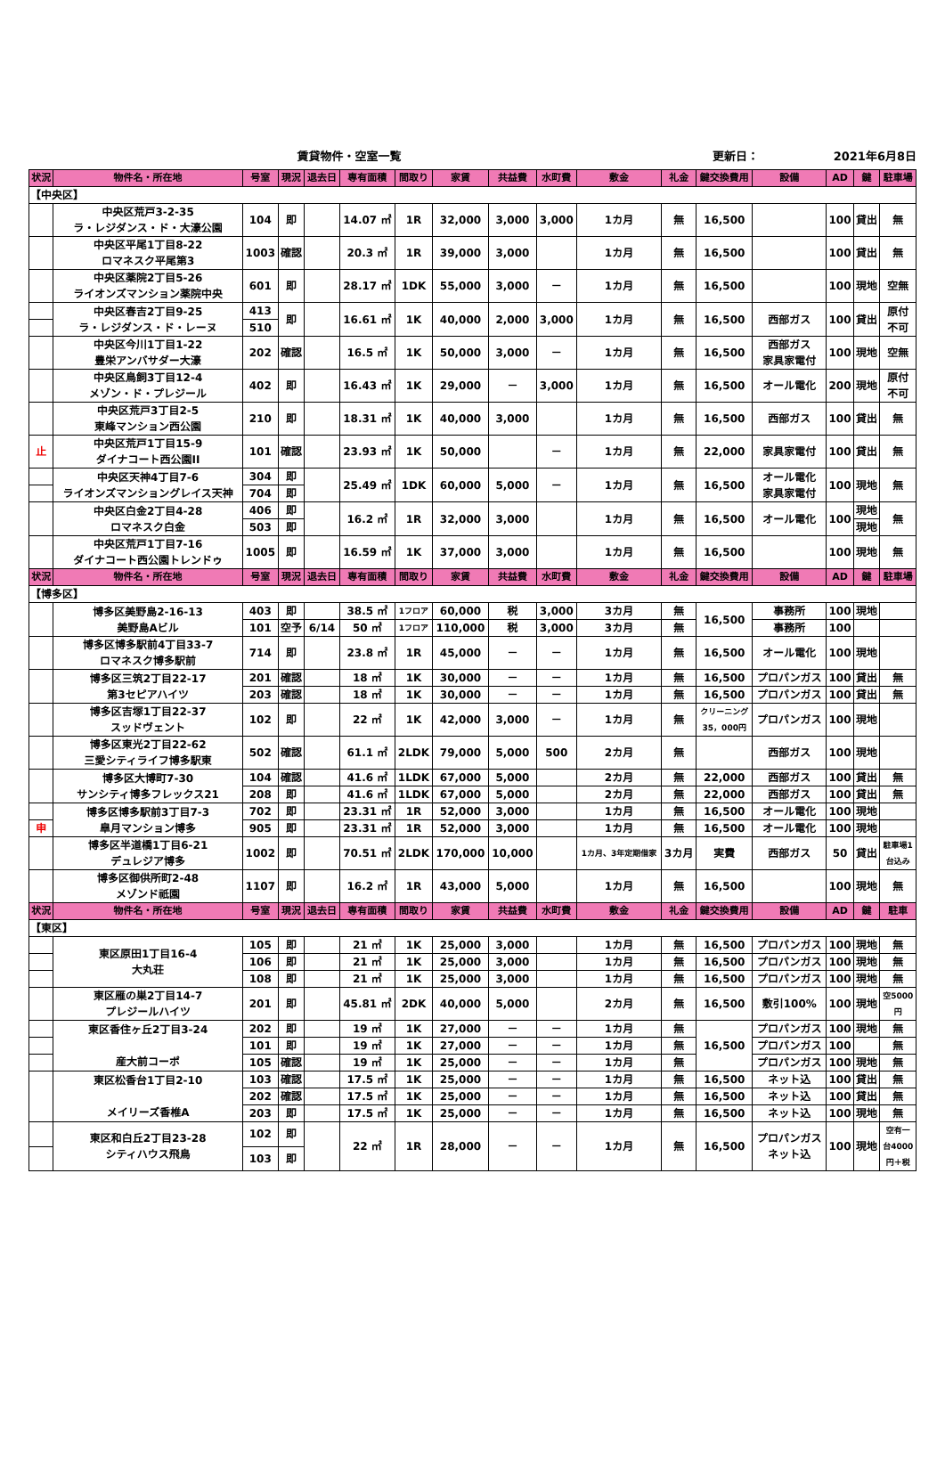賃貸物件・空室一覧 更新日： 2021年6月8日
| 状況 | 物件名・所在地 | 号室 | 現況 | 退去日 | 専有面積 | 間取り | 家賃 | 共益費 | 水町費 | 敷金 | 礼金 | 鍵交換費用 | 設備 | AD | 鍵 | 駐車場 |
| --- | --- | --- | --- | --- | --- | --- | --- | --- | --- | --- | --- | --- | --- | --- | --- | --- |
| 【中央区】 | | | | | | | | | | | | | | | | |
| | 中央区荒戸3-2-35 ラ・レジダンス・ド・大濠公園 | 104 | 即 | | 14.07 ㎡ | 1R | 32,000 | 3,000 | 3,000 | 1カ月 | 無 | 16,500 | | 100 | 貸出 | 無 |
| | 中央区平尾1丁目8-22 ロマネスク平尾第3 | 1003 | 確認 | | 20.3 ㎡ | 1R | 39,000 | 3,000 | | 1カ月 | 無 | 16,500 | | 100 | 貸出 | 無 |
| | 中央区薬院2丁目5-26 ライオンズマンション薬院中央 | 601 | 即 | | 28.17 ㎡ | 1DK | 55,000 | 3,000 | － | 1カ月 | 無 | 16,500 | | 100 | 現地 | 空無 |
| | 中央区春吉2丁目9-25 ラ・レジダンス・ド・レーヌ | 413 | 即 | | 16.61 ㎡ | 1K | 40,000 | 2,000 | 3,000 | 1カ月 | 無 | 16,500 | 西部ガス | 100 | 貸出 | 原付 不可 |
| | | 510 | | | | | | | | | | | | | | |
| | 中央区今川1丁目1-22 豊栄アンバサダー大濠 | 202 | 確認 | | 16.5 ㎡ | 1K | 50,000 | 3,000 | － | 1カ月 | 無 | 16,500 | 西部ガス 家具家電付 | 100 | 現地 | 空無 |
| | 中央区鳥飼3丁目12-4 メゾン・ド・プレジール | 402 | 即 | | 16.43 ㎡ | 1K | 29,000 | － | 3,000 | 1カ月 | 無 | 16,500 | オール電化 | 200 | 現地 | 原付 不可 |
| | 中央区荒戸3丁目2-5 東峰マンション西公園 | 210 | 即 | | 18.31 ㎡ | 1K | 40,000 | 3,000 | | 1カ月 | 無 | 16,500 | 西部ガス | 100 | 貸出 | 無 |
| 止 | 中央区荒戸1丁目15-9 ダイナコート西公園II | 101 | 確認 | | 23.93 ㎡ | 1K | 50,000 | | － | 1カ月 | 無 | 22,000 | 家具家電付 | 100 | 貸出 | 無 |
| | 中央区天神4丁目7-6 ライオンズマンショングレイス天神 | 304 | 即 | | 25.49 ㎡ | 1DK | 60,000 | 5,000 | － | 1カ月 | 無 | 16,500 | オール電化 家具家電付 | 100 | 現地 | 無 |
| | | 704 | 即 | | | | | | | | | | | | | |
| | 中央区白金2丁目4-28 ロマネスク白金 | 406 | 即 | | 16.2 ㎡ | 1R | 32,000 | 3,000 | | 1カ月 | 無 | 16,500 | オール電化 | 100 | 現地 | 無 |
| | | 503 | 即 | | | | | | | | | | | | 現地 | |
| | 中央区荒戸1丁目7-16 ダイナコート西公園トレンドゥ | 1005 | 即 | | 16.59 ㎡ | 1K | 37,000 | 3,000 | | 1カ月 | 無 | 16,500 | | 100 | 現地 | 無 |
| 状況 | 物件名・所在地 | 号室 | 現況 | 退去日 | 専有面積 | 間取り | 家賃 | 共益費 | 水町費 | 敷金 | 礼金 | 鍵交換費用 | 設備 | AD | 鍵 | 駐車場 |
| 【博多区】 | | | | | | | | | | | | | | | | |
| | 博多区美野島2-16-13 美野島Aビル | 403 | 即 | | 38.5 ㎡ | 1フロア | 60,000 | 税 | 3,000 | 3カ月 | 無 | 16,500 | 事務所 | 100 | 現地 | |
| | | 101 | 空予 | 6/14 | 50 ㎡ | 1フロア | 110,000 | 税 | 3,000 | 3カ月 | 無 | | 事務所 | 100 | | |
| | 博多区博多駅前4丁目33-7 ロマネスク博多駅前 | 714 | 即 | | 23.8 ㎡ | 1R | 45,000 | － | － | 1カ月 | 無 | 16,500 | オール電化 | 100 | 現地 | |
| | 博多区三筑2丁目22-17 第3セピアハイツ | 201 | 確認 | | 18 ㎡ | 1K | 30,000 | － | － | 1カ月 | 無 | 16,500 | プロパンガス | 100 | 貸出 | 無 |
| | | 203 | 確認 | | 18 ㎡ | 1K | 30,000 | － | － | 1カ月 | 無 | 16,500 | プロパンガス | 100 | 貸出 | 無 |
| | 博多区吉塚1丁目22-37 スッドヴェント | 102 | 即 | | 22 ㎡ | 1K | 42,000 | 3,000 | － | 1カ月 | 無 | クリーニング 35，000円 | プロパンガス | 100 | 現地 | |
| | 博多区東光2丁目22-62 三愛シティライフ博多駅東 | 502 | 確認 | | 61.1 ㎡ | 2LDK | 79,000 | 5,000 | 500 | 2カ月 | 無 | | 西部ガス | 100 | 現地 | |
| | 博多区大博町7-30 サンシティ博多フレックス21 | 104 | 確認 | | 41.6 ㎡ | 1LDK | 67,000 | 5,000 | | 2カ月 | 無 | 22,000 | 西部ガス | 100 | 貸出 | 無 |
| | | 208 | 即 | | 41.6 ㎡ | 1LDK | 67,000 | 5,000 | | 2カ月 | 無 | 22,000 | 西部ガス | 100 | 貸出 | 無 |
| | 博多区博多駅前3丁目7-3 皐月マンション博多 | 702 | 即 | | 23.31 ㎡ | 1R | 52,000 | 3,000 | | 1カ月 | 無 | 16,500 | オール電化 | 100 | 現地 | |
| 申 | | 905 | 即 | | 23.31 ㎡ | 1R | 52,000 | 3,000 | | 1カ月 | 無 | 16,500 | オール電化 | 100 | 現地 | |
| | 博多区半道橋1丁目6-21 デュレジア博多 | 1002 | 即 | | 70.51 ㎡ | 2LDK | 170,000 | 10,000 | | 1カ月、3年定期借家 | 3カ月 | 実費 | 西部ガス | 50 | 貸出 | 駐車場1 台込み |
| | 博多区御供所町2-48 メゾンド祇園 | 1107 | 即 | | 16.2 ㎡ | 1R | 43,000 | 5,000 | | 1カ月 | 無 | 16,500 | | 100 | 現地 | 無 |
| 状況 | 物件名・所在地 | 号室 | 現況 | 退去日 | 専有面積 | 間取り | 家賃 | 共益費 | 水町費 | 敷金 | 礼金 | 鍵交換費用 | 設備 | AD | 鍵 | 駐車 |
| 【東区】 | | | | | | | | | | | | | | | | |
| | 東区原田1丁目16-4 大丸荘 | 105 | 即 | | 21 ㎡ | 1K | 25,000 | 3,000 | | 1カ月 | 無 | 16,500 | プロパンガス | 100 | 現地 | 無 |
| | | 106 | 即 | | 21 ㎡ | 1K | 25,000 | 3,000 | | 1カ月 | 無 | 16,500 | プロパンガス | 100 | 現地 | 無 |
| | | 108 | 即 | | 21 ㎡ | 1K | 25,000 | 3,000 | | 1カ月 | 無 | 16,500 | プロパンガス | 100 | 現地 | 無 |
| | 東区雁の巣2丁目14-7 プレジールハイツ | 201 | 即 | | 45.81 ㎡ | 2DK | 40,000 | 5,000 | | 2カ月 | 無 | 16,500 | 敷引100% | 100 | 現地 | 空5000 円 |
| | 東区香住ヶ丘2丁目3-24 産大前コーポ | 202 | 即 | | 19 ㎡ | 1K | 27,000 | － | － | 1カ月 | 無 | 16,500 | プロパンガス | 100 | 現地 | 無 |
| | | 101 | 即 | | 19 ㎡ | 1K | 27,000 | － | － | 1カ月 | 無 | | プロパンガス | 100 | | 無 |
| | | 105 | 確認 | | 19 ㎡ | 1K | 25,000 | － | － | 1カ月 | 無 | | プロパンガス | 100 | 現地 | 無 |
| | 東区松香台1丁目2-10 メイリーズ香椎A | 103 | 確認 | | 17.5 ㎡ | 1K | 25,000 | － | － | 1カ月 | 無 | 16,500 | ネット込 | 100 | 貸出 | 無 |
| | | 202 | 確認 | | 17.5 ㎡ | 1K | 25,000 | － | － | 1カ月 | 無 | 16,500 | ネット込 | 100 | 貸出 | 無 |
| | | 203 | 即 | | 17.5 ㎡ | 1K | 25,000 | － | － | 1カ月 | 無 | 16,500 | ネット込 | 100 | 現地 | 無 |
| | 東区和白丘2丁目23-28 シティハウス飛鳥 | 102 | 即 | | 22 ㎡ | 1R | 28,000 | － | － | 1カ月 | 無 | 16,500 | プロパンガス ネット込 | 100 | 現地 | 空有一 台4000 円＋税 |
| | | 103 | 即 | | | | | | | | | | | | | |